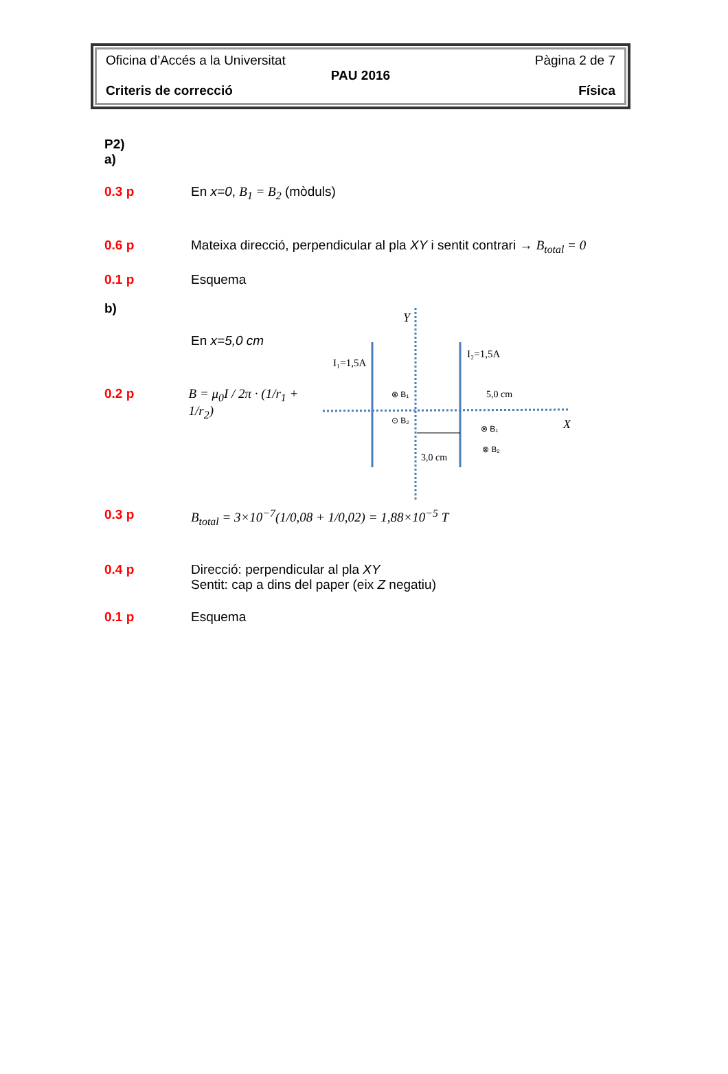Oficina d’Accés a la Universitat Pàgina 2 de 7
PAU 2016
Criteris de correcció Física
P2)
a)
0.3 p En x=0, B<sub>1</sub> = B<sub>2</sub> (mòduls)
0.6 p Mateixa direcció, perpendicular al pla XY i sentit contrari → B<sub>total</sub> = 0
0.1 p Esquema
b)
En x=5,0 cm
0.2 p B = μ<sub>0</sub>I / 2π · (1/r<sub>1</sub> + 1/r<sub>2</sub>)
Y
X
I₁=1,5A
I₂=1,5A
5,0 cm
3,0 cm
⊗ B₁
⊙ B₂
⊗ B₁
⊗ B₂
0.3 p B<sub>total</sub> = 3×10<sup>−7</sup>(1/0,08 + 1/0,02) = 1,88×10<sup>−5</sup> T
0.4 p Direcció: perpendicular al pla XY
Sentit: cap a dins del paper (eix Z negatiu)
0.1 p Esquema